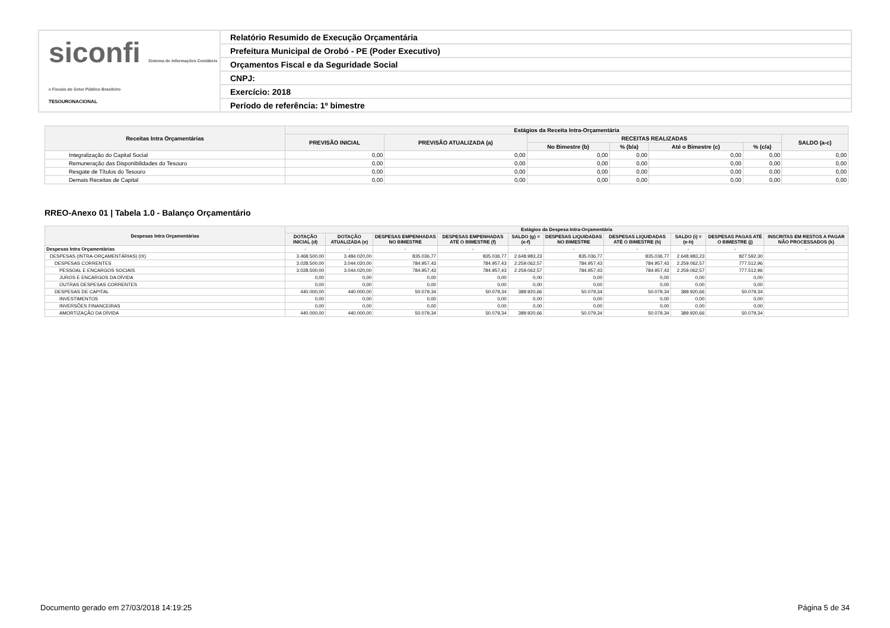siconfi Sistema de Informações Contábeis e Fiscais do Setor Público Brasileiro
TESOURONACIONAL
Relatório Resumido de Execução Orçamentária
Prefeitura Municipal de Orobó - PE (Poder Executivo)
Orçamentos Fiscal e da Seguridade Social
CNPJ:
Exercício: 2018
Período de referência: 1º bimestre
| Receitas Intra Orçamentárias | Estágios da Receita Intra-Orçamentária | | | | | | |
| --- | --- | --- | --- | --- | --- | --- | --- |
| | PREVISÃO INICIAL | PREVISÃO ATUALIZADA (a) | RECEITAS REALIZADAS | | | | SALDO (a-c) |
| | | | No Bimestre (b) | % (b/a) | Até o Bimestre (c) | % (c/a) | |
| Integralização do Capital Social | 0,00 | 0,00 | 0,00 | 0,00 | 0,00 | 0,00 | 0,00 |
| Remuneração das Disponibilidades do Tesouro | 0,00 | 0,00 | 0,00 | 0,00 | 0,00 | 0,00 | 0,00 |
| Resgate de Títulos do Tesouro | 0,00 | 0,00 | 0,00 | 0,00 | 0,00 | 0,00 | 0,00 |
| Demais Receitas de Capital | 0,00 | 0,00 | 0,00 | 0,00 | 0,00 | 0,00 | 0,00 |
RREO-Anexo 01 | Tabela 1.0 - Balanço Orçamentário
| Despesas Intra Orçamentárias | Estágios da Despesa Intra-Orçamentária | | | | | | | | | |
| --- | --- | --- | --- | --- | --- | --- | --- | --- | --- | --- |
| | DOTAÇÃO INICIAL (d) | DOTAÇÃO ATUALIZADA (e) | DESPESAS EMPENHADAS NO BIMESTRE | DESPESAS EMPENHADAS ATÉ O BIMESTRE (f) | SALDO (g) = (e-f) | DESPESAS LIQUIDADAS NO BIMESTRE | DESPESAS LIQUIDADAS ATÉ O BIMESTRE (h) | SALDO (i) = (e-h) | DESPESAS PAGAS ATÉ O BIMESTRE (j) | INSCRITAS EM RESTOS A PAGAR NÃO PROCESSADOS (k) |
| Despesas Intra Orçamentárias | - | - | - | - | - | - | - | - | - | - |
| DESPESAS (INTRA-ORÇAMENTÁRIAS) (IX) | 3.468.500,00 | 3.484.020,00 | 835.036,77 | 835.036,77 | 2.648.983,23 | 835.036,77 | 835.036,77 | 2.648.983,23 | 827.592,30 | |
| DESPESAS CORRENTES | 3.028.500,00 | 3.044.020,00 | 784.957,43 | 784.957,43 | 2.259.062,57 | 784.957,43 | 784.957,43 | 2.259.062,57 | 777.512,96 | |
| PESSOAL E ENCARGOS SOCIAIS | 3.028.500,00 | 3.044.020,00 | 784.957,43 | 784.957,43 | 2.259.062,57 | 784.957,43 | 784.957,43 | 2.259.062,57 | 777.512,96 | |
| JUROS E ENCARGOS DA DÍVIDA | 0,00 | 0,00 | 0,00 | 0,00 | 0,00 | 0,00 | 0,00 | 0,00 | 0,00 | |
| OUTRAS DESPESAS CORRENTES | 0,00 | 0,00 | 0,00 | 0,00 | 0,00 | 0,00 | 0,00 | 0,00 | 0,00 | |
| DESPESAS DE CAPITAL | 440.000,00 | 440.000,00 | 50.079,34 | 50.079,34 | 389.920,66 | 50.079,34 | 50.079,34 | 389.920,66 | 50.079,34 | |
| INVESTIMENTOS | 0,00 | 0,00 | 0,00 | 0,00 | 0,00 | 0,00 | 0,00 | 0,00 | 0,00 | |
| INVERSÕES FINANCEIRAS | 0,00 | 0,00 | 0,00 | 0,00 | 0,00 | 0,00 | 0,00 | 0,00 | 0,00 | |
| AMORTIZAÇÃO DA DÍVIDA | 440.000,00 | 440.000,00 | 50.079,34 | 50.079,34 | 389.920,66 | 50.079,34 | 50.079,34 | 389.920,66 | 50.079,34 | |
Documento gerado em 27/03/2018 14:19:25 Página 5 de 34